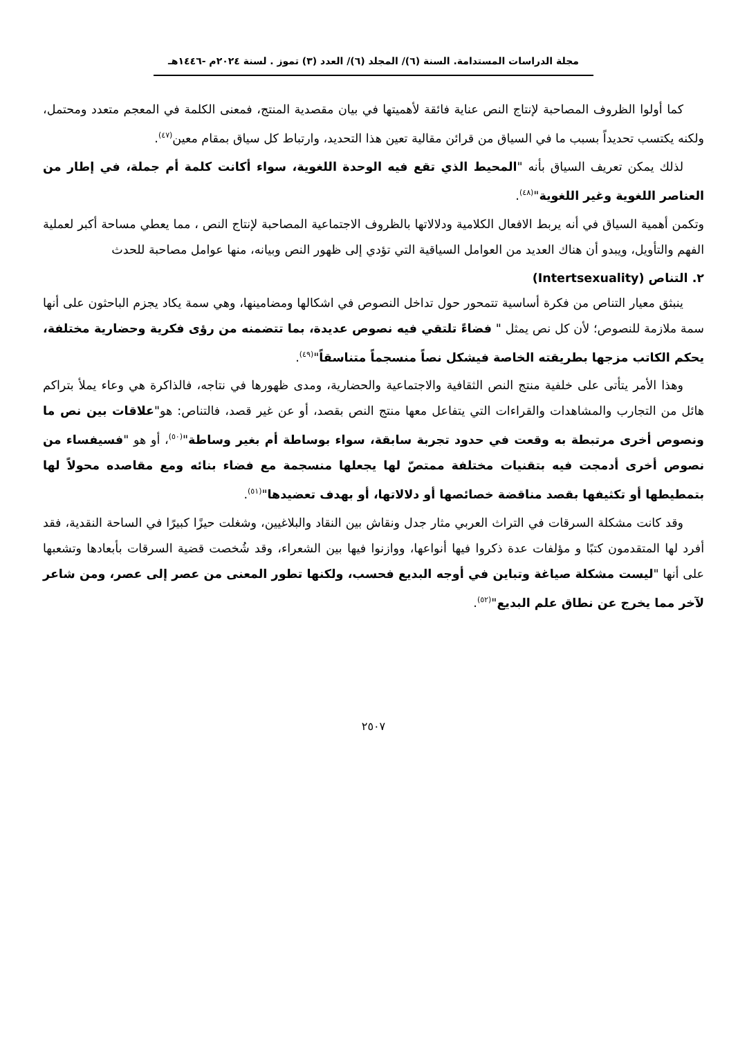مجلة الدراسات المستدامة. السنة (٦)/ المجلد (٦)/ العدد (٣) تموز . لسنة ٢٠٢٤م -١٤٤٦هـ
كما أولوا الظروف المصاحبة لإنتاج النص عناية فائقة لأهميتها في بيان مقصدية المنتج، فمعنى الكلمة في المعجم متعدد ومحتمل، ولكنه يكتسب تحديداً بسبب ما في السياق من قرائن مقالية تعين هذا التحديد، وارتباط كل سياق بمقام معين<sup>(٤٧)</sup>.
لذلك يمكن تعريف السياق بأنه "المحيط الذي تقع فيه الوحدة اللغوية، سواء أكانت كلمة أم جملة، في إطار من العناصر اللغوية وغير اللغوية"<sup>(٤٨)</sup>.
وتكمن أهمية السياق في أنه يربط الافعال الكلامية ودلالاتها بالظروف الاجتماعية المصاحبة لإنتاج النص ، مما يعطي مساحة أكبر لعملية الفهم والتأويل، ويبدو أن هناك العديد من العوامل السياقية التي تؤدي إلى ظهور النص وبيانه، منها عوامل مصاحبة للحدث
٢. التناص (Intertsexuality)
ينبثق معيار التناص من فكرة أساسية تتمحور حول تداخل النصوص في اشكالها ومضامينها، وهي سمة يكاد يجزم الباحثون على أنها سمة ملازمة للنصوص؛ لأن كل نص يمثل " فضاءً تلتقي فيه نصوص عديدة، بما تتضمنه من رؤى فكرية وحضارية مختلفة، يحكم الكاتب مزجها بطريقته الخاصة فيشكل نصاً منسجماً متناسقاً"<sup>(٤٩)</sup>.
وهذا الأمر يتأتى على خلفية منتج النص الثقافية والاجتماعية والحضارية، ومدى ظهورها في نتاجه، فالذاكرة هي وعاء يملأ بتراكم هائل من التجارب والمشاهدات والقراءات التي يتفاعل معها منتج النص بقصد، أو عن غير قصد، فالتناص: هو"علاقات بين نص ما ونصوص أخرى مرتبطة به وقعت في حدود تجربة سابقة، سواء بوساطة أم بغير وساطة"<sup>(٥٠)</sup>، أو هو "فسيفساء من نصوص أخرى أدمجت فيه بتقنيات مختلفة ممتصّ لها يجعلها منسجمة مع فضاء بنائه ومع مقاصده محولاً لها بتمطيطها أو تكثيفها بقصد مناقضة خصائصها أو دلالاتها، أو بهدف تعضيدها"<sup>(٥١)</sup>.
وقد كانت مشكلة السرقات في التراث العربي مثار جدل ونقاش بين النقاد والبلاغيين، وشغلت حيزًا كبيرًا في الساحة النقدية، فقد أفرد لها المتقدمون كتبًا و مؤلفات عدة ذكروا فيها أنواعها، ووازنوا فيها بين الشعراء، وقد شُخصت قضية السرقات بأبعادها وتشعبها على أنها "ليست مشكلة صياغة وتباين في أوجه البديع فحسب، ولكنها تطور المعنى من عصر إلى عصر، ومن شاعر لآخر مما يخرج عن نطاق علم البديع"<sup>(٥٢)</sup>.
٢٥٠٧